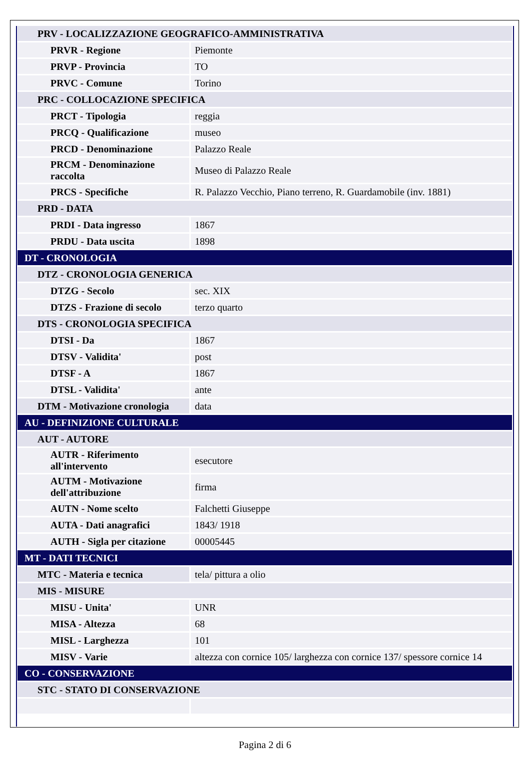| PRV - LOCALIZZAZIONE GEOGRAFICO-AMMINISTRATIVA | |
| PRVR - Regione | Piemonte |
| PRVP - Provincia | TO |
| PRVC - Comune | Torino |
| PRC - COLLOCAZIONE SPECIFICA | |
| PRCT - Tipologia | reggia |
| PRCQ - Qualificazione | museo |
| PRCD - Denominazione | Palazzo Reale |
| PRCM - Denominazione raccolta | Museo di Palazzo Reale |
| PRCS - Specifiche | R. Palazzo Vecchio, Piano terreno, R. Guardamobile (inv. 1881) |
| PRD - DATA | |
| PRDI - Data ingresso | 1867 |
| PRDU - Data uscita | 1898 |
| DT - CRONOLOGIA | |
| DTZ - CRONOLOGIA GENERICA | |
| DTZG - Secolo | sec. XIX |
| DTZS - Frazione di secolo | terzo quarto |
| DTS - CRONOLOGIA SPECIFICA | |
| DTSI - Da | 1867 |
| DTSV - Validita' | post |
| DTSF - A | 1867 |
| DTSL - Validita' | ante |
| DTM - Motivazione cronologia | data |
| AU - DEFINIZIONE CULTURALE | |
| AUT - AUTORE | |
| AUTR - Riferimento all'intervento | esecutore |
| AUTM - Motivazione dell'attribuzione | firma |
| AUTN - Nome scelto | Falchetti Giuseppe |
| AUTA - Dati anagrafici | 1843/ 1918 |
| AUTH - Sigla per citazione | 00005445 |
| MT - DATI TECNICI | |
| MTC - Materia e tecnica | tela/ pittura a olio |
| MIS - MISURE | |
| MISU - Unita' | UNR |
| MISA - Altezza | 68 |
| MISL - Larghezza | 101 |
| MISV - Varie | altezza con cornice 105/ larghezza con cornice 137/ spessore cornice 14 |
| CO - CONSERVAZIONE | |
| STC - STATO DI CONSERVAZIONE | |
Pagina 2 di 6